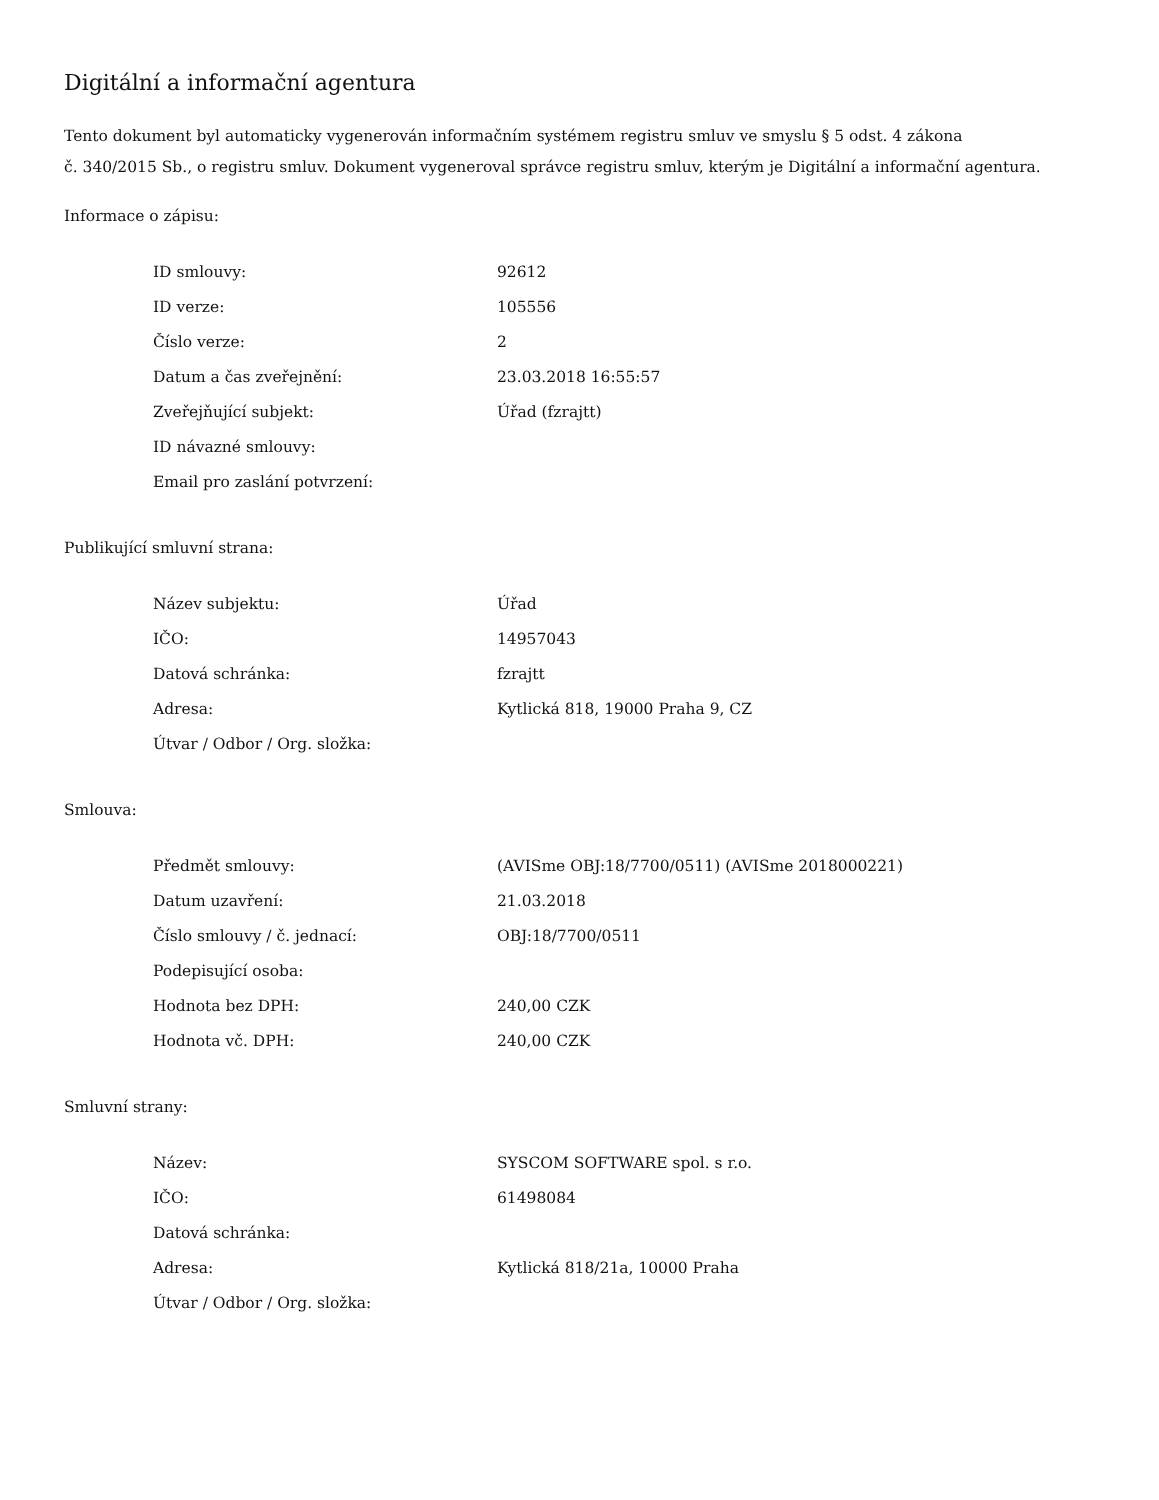Digitální a informační agentura
Tento dokument byl automaticky vygenerován informačním systémem registru smluv ve smyslu § 5 odst. 4 zákona
č. 340/2015 Sb., o registru smluv. Dokument vygeneroval správce registru smluv, kterým je Digitální a informační agentura.
Informace o zápisu:
| ID smlouvy: | 92612 |
| ID verze: | 105556 |
| Číslo verze: | 2 |
| Datum a čas zveřejnění: | 23.03.2018 16:55:57 |
| Zveřejňující subjekt: | Úřad (fzrajtt) |
| ID návazné smlouvy: | |
| Email pro zaslání potvrzení: | |
Publikující smluvní strana:
| Název subjektu: | Úřad |
| IČO: | 14957043 |
| Datová schránka: | fzrajtt |
| Adresa: | Kytlická 818, 19000 Praha 9, CZ |
| Útvar / Odbor / Org. složka: | |
Smlouva:
| Předmět smlouvy: | (AVISme OBJ:18/7700/0511) (AVISme 2018000221) |
| Datum uzavření: | 21.03.2018 |
| Číslo smlouvy / č. jednací: | OBJ:18/7700/0511 |
| Podepisující osoba: | |
| Hodnota bez DPH: | 240,00 CZK |
| Hodnota vč. DPH: | 240,00 CZK |
Smluvní strany:
| Název: | SYSCOM SOFTWARE spol. s r.o. |
| IČO: | 61498084 |
| Datová schránka: | |
| Adresa: | Kytlická 818/21a, 10000 Praha |
| Útvar / Odbor / Org. složka: | |